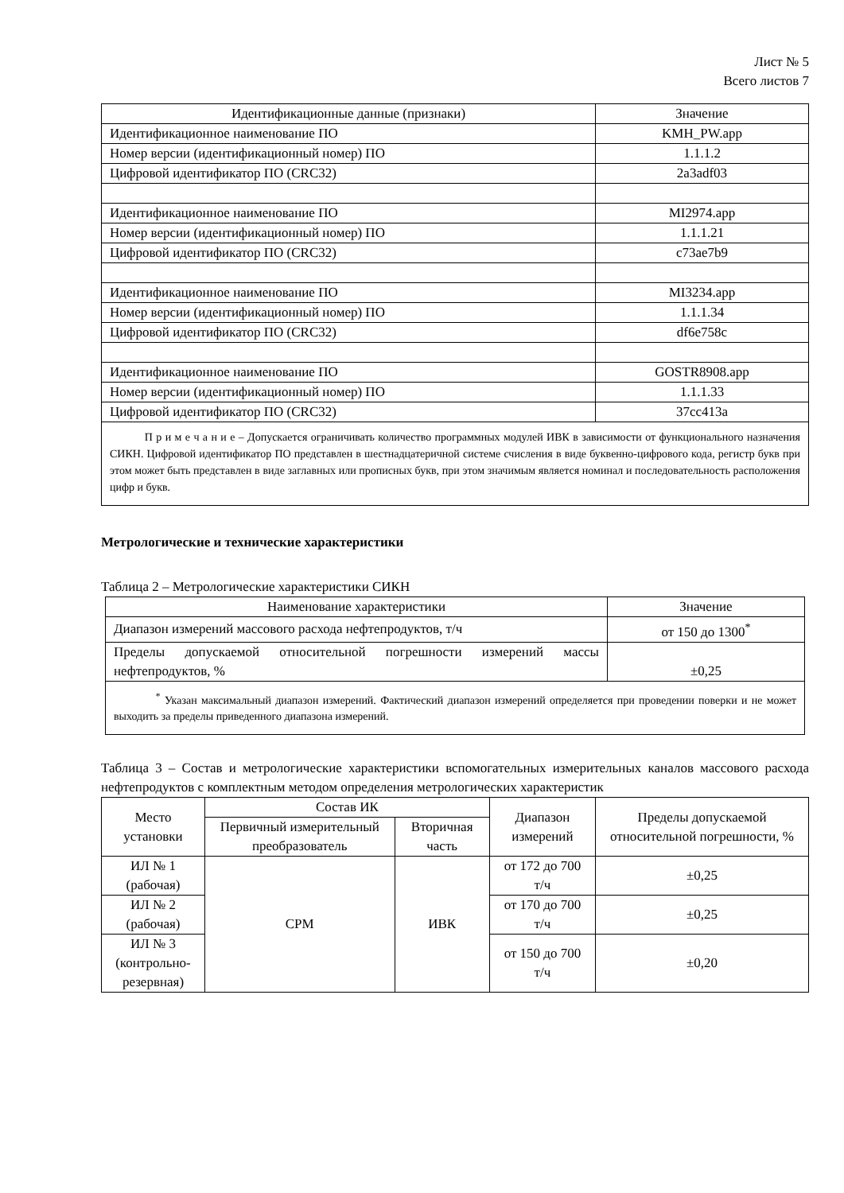Лист № 5
Всего листов 7
| Идентификационные данные (признаки) | Значение |
| --- | --- |
| Идентификационное наименование ПО | KMH_PW.app |
| Номер версии (идентификационный номер) ПО | 1.1.1.2 |
| Цифровой идентификатор ПО (CRC32) | 2a3adf03 |
| Идентификационное наименование ПО | MI2974.app |
| Номер версии (идентификационный номер) ПО | 1.1.1.21 |
| Цифровой идентификатор ПО (CRC32) | c73ae7b9 |
| Идентификационное наименование ПО | MI3234.app |
| Номер версии (идентификационный номер) ПО | 1.1.1.34 |
| Цифровой идентификатор ПО (CRC32) | df6e758c |
| Идентификационное наименование ПО | GOSTR8908.app |
| Номер версии (идентификационный номер) ПО | 1.1.1.33 |
| Цифровой идентификатор ПО (CRC32) | 37cc413a |
| П р и м е ч а н и е – Допускается ограничивать количество программных модулей ИВК в зависимости от функционального назначения СИКН. Цифровой идентификатор ПО представлен в шестнадцатеричной системе счисления в виде буквенно-цифрового кода, регистр букв при этом может быть представлен в виде заглавных или прописных букв, при этом значимым является номинал и последовательность расположения цифр и букв. | |
Метрологические и технические характеристики
Таблица 2 – Метрологические характеристики СИКН
| Наименование характеристики | Значение |
| --- | --- |
| Диапазон измерений массового расхода нефтепродуктов, т/ч | от 150 до 1300<sup>*</sup> |
| Пределы допускаемой относительной погрешности измерений массы нефтепродуктов, % | ±0,25 |
| <sup>*</sup> Указан максимальный диапазон измерений. Фактический диапазон измерений определяется при проведении поверки и не может выходить за пределы приведенного диапазона измерений. | |
Таблица 3 – Состав и метрологические характеристики вспомогательных измерительных каналов массового расхода нефтепродуктов с комплектным методом определения метрологических характеристик
| Место установки | Состав ИК | | Диапазон измерений | Пределы допускаемой относительной погрешности, % |
| | Первичный измерительный преобразователь | Вторичная часть | | |
| ИЛ № 1 (рабочая) | СРМ | ИВК | от 172 до 700 т/ч | ±0,25 |
| ИЛ № 2 (рабочая) | | | от 170 до 700 т/ч | ±0,25 |
| ИЛ № 3 (контрольно- резервная) | | | от 150 до 700 т/ч | ±0,20 |